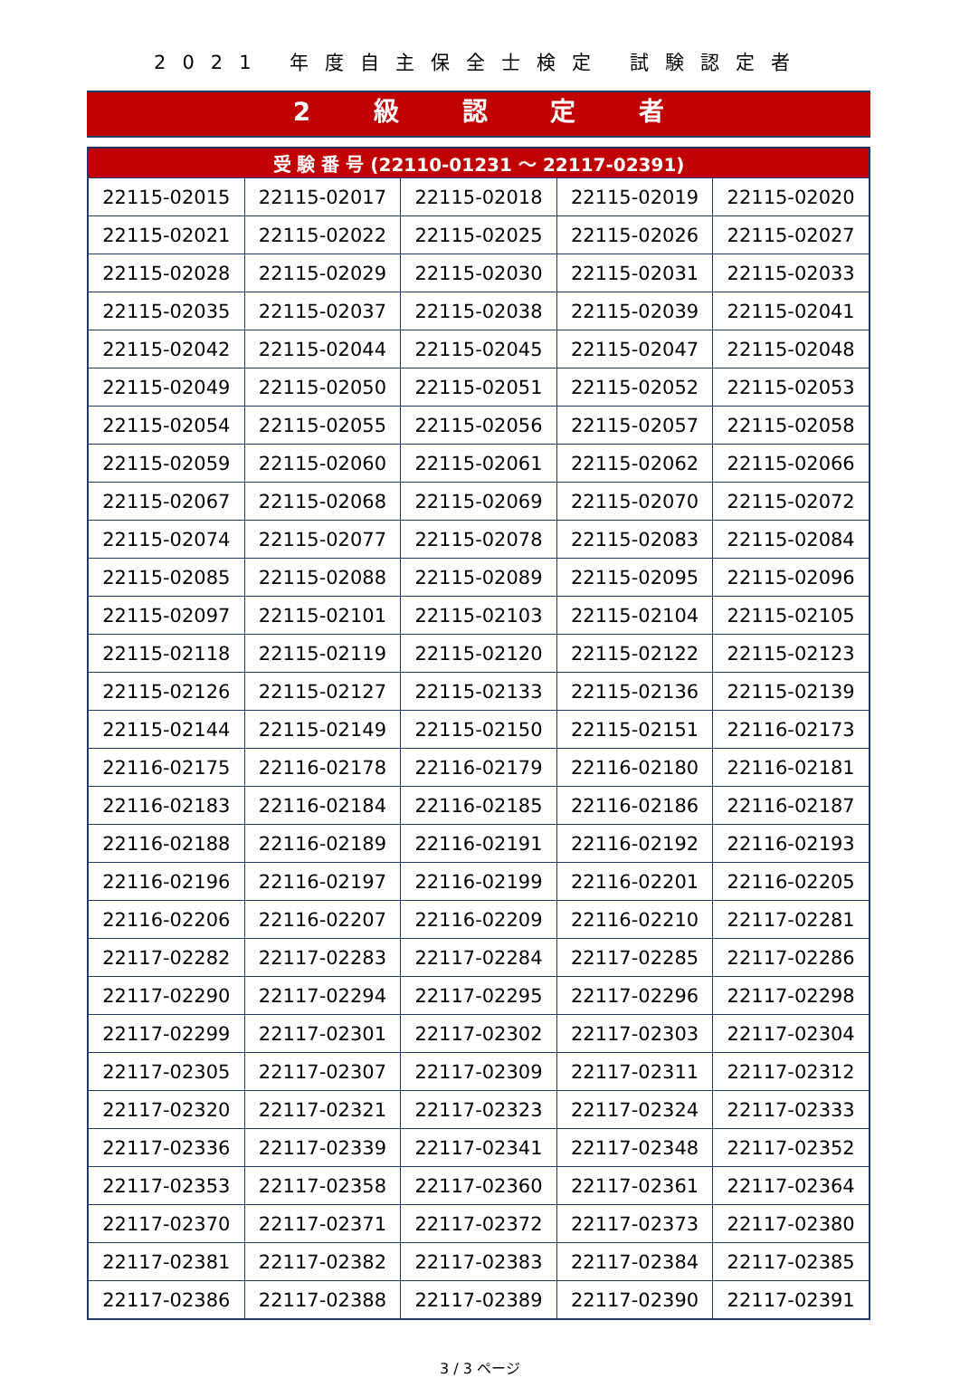2021 年度自主保全士検定 試験認定者
2 級 認 定 者
| 受 験 番 号 (22110-01231 ～ 22117-02391) | | | | |
| --- | --- | --- | --- | --- |
| 22115-02015 | 22115-02017 | 22115-02018 | 22115-02019 | 22115-02020 |
| 22115-02021 | 22115-02022 | 22115-02025 | 22115-02026 | 22115-02027 |
| 22115-02028 | 22115-02029 | 22115-02030 | 22115-02031 | 22115-02033 |
| 22115-02035 | 22115-02037 | 22115-02038 | 22115-02039 | 22115-02041 |
| 22115-02042 | 22115-02044 | 22115-02045 | 22115-02047 | 22115-02048 |
| 22115-02049 | 22115-02050 | 22115-02051 | 22115-02052 | 22115-02053 |
| 22115-02054 | 22115-02055 | 22115-02056 | 22115-02057 | 22115-02058 |
| 22115-02059 | 22115-02060 | 22115-02061 | 22115-02062 | 22115-02066 |
| 22115-02067 | 22115-02068 | 22115-02069 | 22115-02070 | 22115-02072 |
| 22115-02074 | 22115-02077 | 22115-02078 | 22115-02083 | 22115-02084 |
| 22115-02085 | 22115-02088 | 22115-02089 | 22115-02095 | 22115-02096 |
| 22115-02097 | 22115-02101 | 22115-02103 | 22115-02104 | 22115-02105 |
| 22115-02118 | 22115-02119 | 22115-02120 | 22115-02122 | 22115-02123 |
| 22115-02126 | 22115-02127 | 22115-02133 | 22115-02136 | 22115-02139 |
| 22115-02144 | 22115-02149 | 22115-02150 | 22115-02151 | 22116-02173 |
| 22116-02175 | 22116-02178 | 22116-02179 | 22116-02180 | 22116-02181 |
| 22116-02183 | 22116-02184 | 22116-02185 | 22116-02186 | 22116-02187 |
| 22116-02188 | 22116-02189 | 22116-02191 | 22116-02192 | 22116-02193 |
| 22116-02196 | 22116-02197 | 22116-02199 | 22116-02201 | 22116-02205 |
| 22116-02206 | 22116-02207 | 22116-02209 | 22116-02210 | 22117-02281 |
| 22117-02282 | 22117-02283 | 22117-02284 | 22117-02285 | 22117-02286 |
| 22117-02290 | 22117-02294 | 22117-02295 | 22117-02296 | 22117-02298 |
| 22117-02299 | 22117-02301 | 22117-02302 | 22117-02303 | 22117-02304 |
| 22117-02305 | 22117-02307 | 22117-02309 | 22117-02311 | 22117-02312 |
| 22117-02320 | 22117-02321 | 22117-02323 | 22117-02324 | 22117-02333 |
| 22117-02336 | 22117-02339 | 22117-02341 | 22117-02348 | 22117-02352 |
| 22117-02353 | 22117-02358 | 22117-02360 | 22117-02361 | 22117-02364 |
| 22117-02370 | 22117-02371 | 22117-02372 | 22117-02373 | 22117-02380 |
| 22117-02381 | 22117-02382 | 22117-02383 | 22117-02384 | 22117-02385 |
| 22117-02386 | 22117-02388 | 22117-02389 | 22117-02390 | 22117-02391 |
3 / 3 ページ